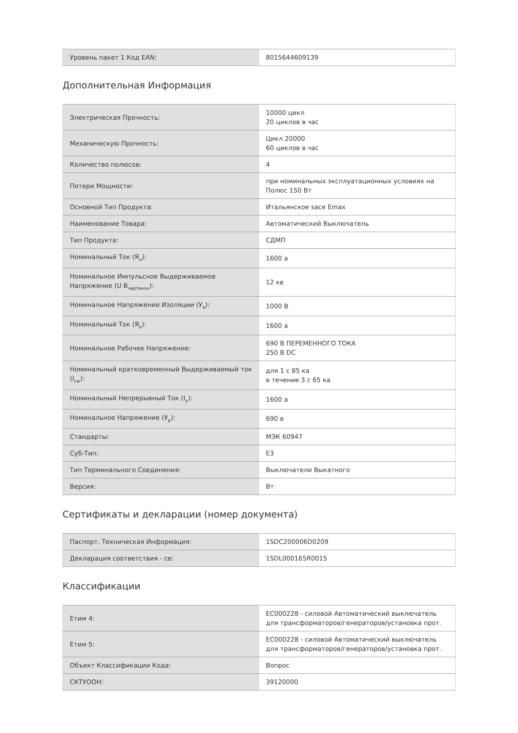| Уровень пакет 1 Код EAN: | 8015644609139 |
Дополнительная Информация
| Электрическая Прочность: | 10000 цикл 20 циклов в час |
| Механическую Прочность: | Цикл 20000 60 циклов в час |
| Количество полюсов: | 4 |
| Потери Мощности: | при номинальных эксплуатационных условиях на Полюс 150 Вт |
| Основной Тип Продукта: | Итальянское sace Emax |
| Наименование Товара: | Автоматический Выключатель |
| Тип Продукта: | СДМП |
| Номинальный Ток (Я<sub>н</sub>): | 1600 а |
| Номинальное Импульсное Выдерживаемое Напряжение (U В<sub>чертенок</sub>): | 12 кв |
| Номинальное Напряжение Изоляции (У<sub>я</sub>): | 1000 В |
| Номинальный Ток (Я<sub>е</sub>): | 1600 а |
| Номинальное Рабочее Напряжение: | 690 В ПЕРЕМЕННОГО ТОКА 250 В DC |
| Номинальный кратковременный Выдерживаемый ток (I<sub>cw</sub>): | для 1 с 85 ка в течение 3 с 65 ка |
| Номинальный Непрерывный Ток (I<sub>у</sub>): | 1600 а |
| Номинальное Напряжение (У<sub>р</sub>): | 690 в |
| Стандарты: | МЭК 60947 |
| Суб-Тип: | E3 |
| Тип Терминального Соединения: | Выключатели Выкатного |
| Версия: | Вт |
Сертификаты и декларации (номер документа)
| Паспорт, Техническая Информация: | 1SDC200006D0209 |
| Декларация соответствия - се: | 1SDL000165R0015 |
Классификации
| Етим 4: | EC000228 - силовой Автоматический выключатель для трансформаторов/генераторов/установка прот. |
| Етим 5: | EC000228 - силовой Автоматический выключатель для трансформаторов/генераторов/установка прот. |
| Объект Классификации Кода: | Вопрос |
| СКТУООН: | 39120000 |